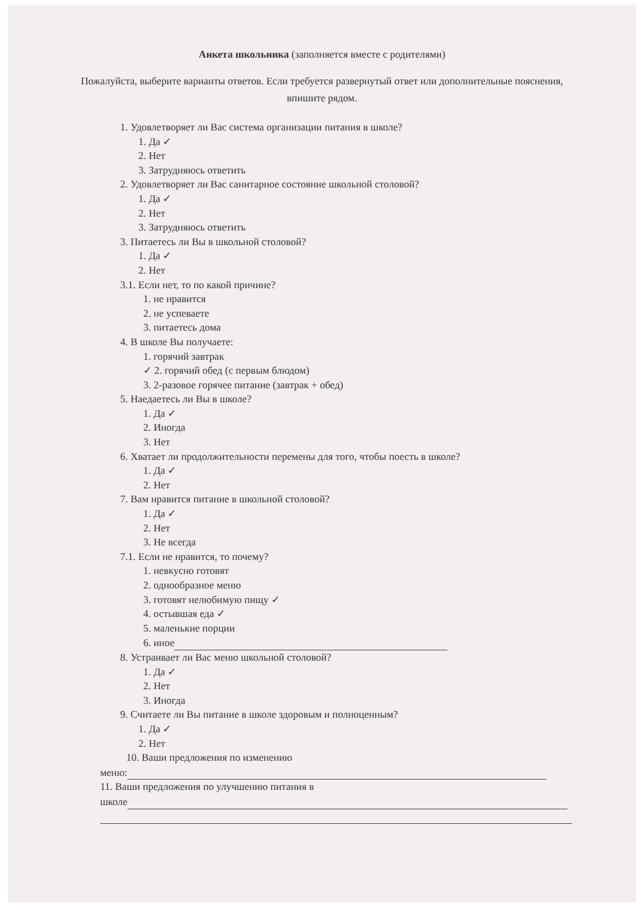Анкета школьника (заполняется вместе с родителями)
Пожалуйста, выберите варианты ответов. Если требуется развернутый ответ или дополнительные пояснения, впишите рядом.
1. Удовлетворяет ли Вас система организации питания в школе?
1. Да ✓
2. Нет
3. Затрудняюсь ответить
2. Удовлетворяет ли Вас санитарное состояние школьной столовой?
1. Да ✓
2. Нет
3. Затрудняюсь ответить
3. Питаетесь ли Вы в школьной столовой?
1. Да ✓
2. Нет
3.1. Если нет, то по какой причине?
1. не нравится
2. не успеваете
3. питаетесь дома
4. В школе Вы получаете:
1. горячий завтрак
✓ 2. горячий обед (с первым блюдом)
3. 2-разовое горячее питание (завтрак + обед)
5. Наедаетесь ли Вы в школе?
1. Да ✓
2. Иногда
3. Нет
6. Хватает ли продолжительности перемены для того, чтобы поесть в школе?
1. Да ✓
2. Нет
7. Вам нравится питание в школьной столовой?
1. Да ✓
2. Нет
3. Не всегда
7.1. Если не нравится, то почему?
1. невкусно готовят
2. однообразное меню
3. готовят нелюбимую пищу ✓
4. остывшая еда ✓
5. маленькие порции
6. иное
8. Устраивает ли Вас меню школьной столовой?
1. Да ✓
2. Нет
3. Иногда
9. Считаете ли Вы питание в школе здоровым и полноценным?
1. Да ✓
2. Нет
10. Ваши предложения по изменению
меню:
11. Ваши предложения по улучшению питания в
школе